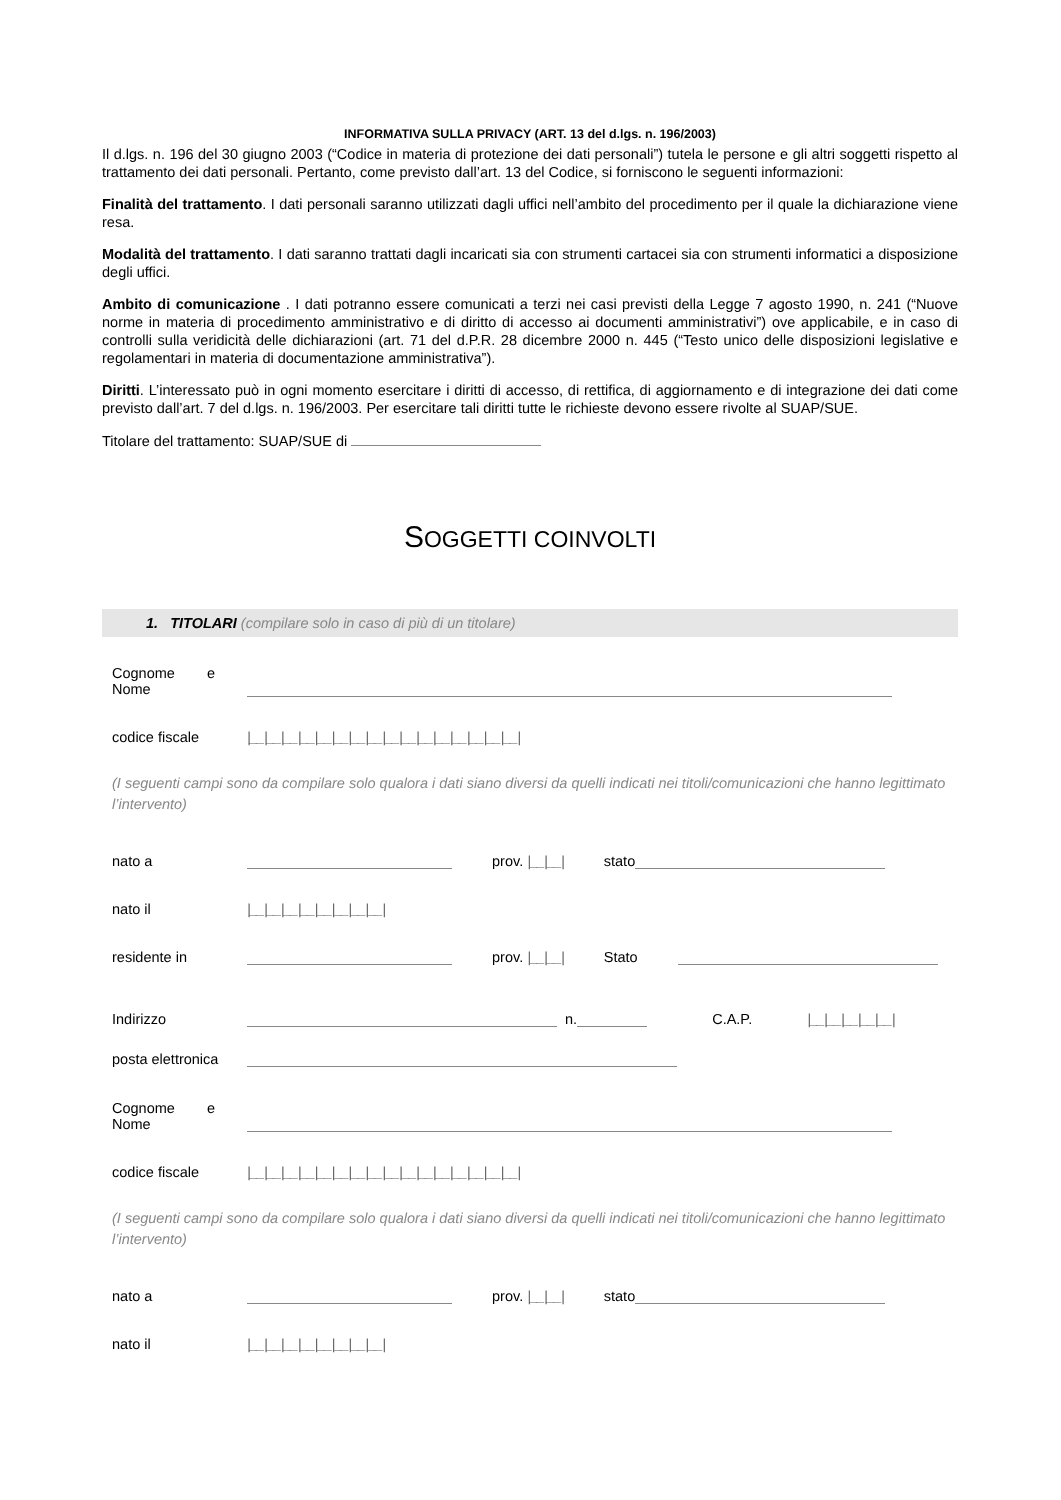INFORMATIVA SULLA PRIVACY (ART. 13 del d.lgs. n. 196/2003)
Il d.lgs. n. 196 del 30 giugno 2003 (“Codice in materia di protezione dei dati personali”) tutela le persone e gli altri soggetti rispetto al trattamento dei dati personali. Pertanto, come previsto dall’art. 13 del Codice, si forniscono le seguenti informazioni:
Finalità del trattamento. I dati personali saranno utilizzati dagli uffici nell’ambito del procedimento per il quale la dichiarazione viene resa.
Modalità del trattamento. I dati saranno trattati dagli incaricati sia con strumenti cartacei sia con strumenti informatici a disposizione degli uffici.
Ambito di comunicazione . I dati potranno essere comunicati a terzi nei casi previsti della Legge 7 agosto 1990, n. 241 (“Nuove norme in materia di procedimento amministrativo e di diritto di accesso ai documenti amministrativi”) ove applicabile, e in caso di controlli sulla veridicità delle dichiarazioni (art. 71 del d.P.R. 28 dicembre 2000 n. 445 (“Testo unico delle disposizioni legislative e regolamentari in materia di documentazione amministrativa”).
Diritti. L’interessato può in ogni momento esercitare i diritti di accesso, di rettifica, di aggiornamento e di integrazione dei dati come previsto dall’art. 7 del d.lgs. n. 196/2003. Per esercitare tali diritti tutte le richieste devono essere rivolte al SUAP/SUE.
Titolare del trattamento: SUAP/SUE di
SOGGETTI COINVOLTI
1. TITOLARI (compilare solo in caso di più di un titolare)
Cognome e
Nome
codice fiscale |__|__|__|__|__|__|__|__|__|__|__|__|__|__|__|__|
(I seguenti campi sono da compilare solo qualora i dati siano diversi da quelli indicati nei titoli/comunicazioni che hanno legittimato l’intervento)
nato a prov. |__|__| stato
nato il |__|__|__|__|__|__|__|__|
residente in prov. |__|__| Stato
Indirizzo n. C.A.P. |__|__|__|__|__|
posta elettronica
Cognome e
Nome
codice fiscale |__|__|__|__|__|__|__|__|__|__|__|__|__|__|__|__|
(I seguenti campi sono da compilare solo qualora i dati siano diversi da quelli indicati nei titoli/comunicazioni che hanno legittimato l’intervento)
nato a prov. |__|__| stato
nato il |__|__|__|__|__|__|__|__|